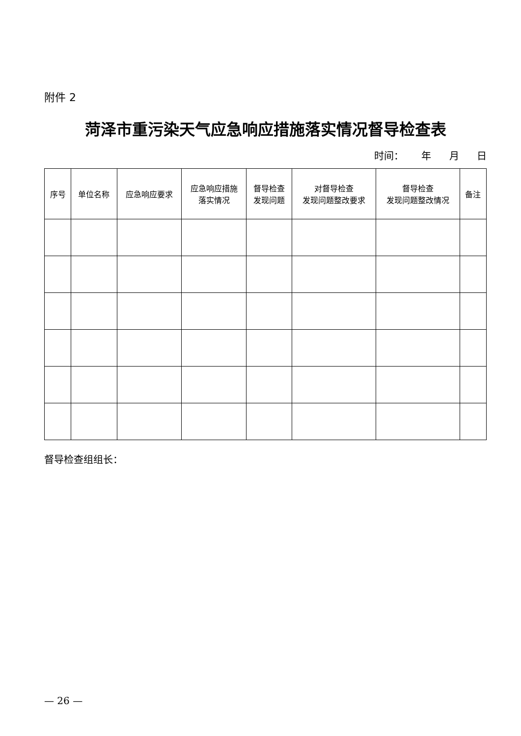附件 2
菏泽市重污染天气应急响应措施落实情况督导检查表
时间： 年 月 日
| 序号 | 单位名称 | 应急响应要求 | 应急响应措施 落实情况 | 督导检查 发现问题 | 对督导检查 发现问题整改要求 | 督导检查 发现问题整改情况 | 备注 |
| --- | --- | --- | --- | --- | --- | --- | --- |
督导检查组组长：
— 26 —